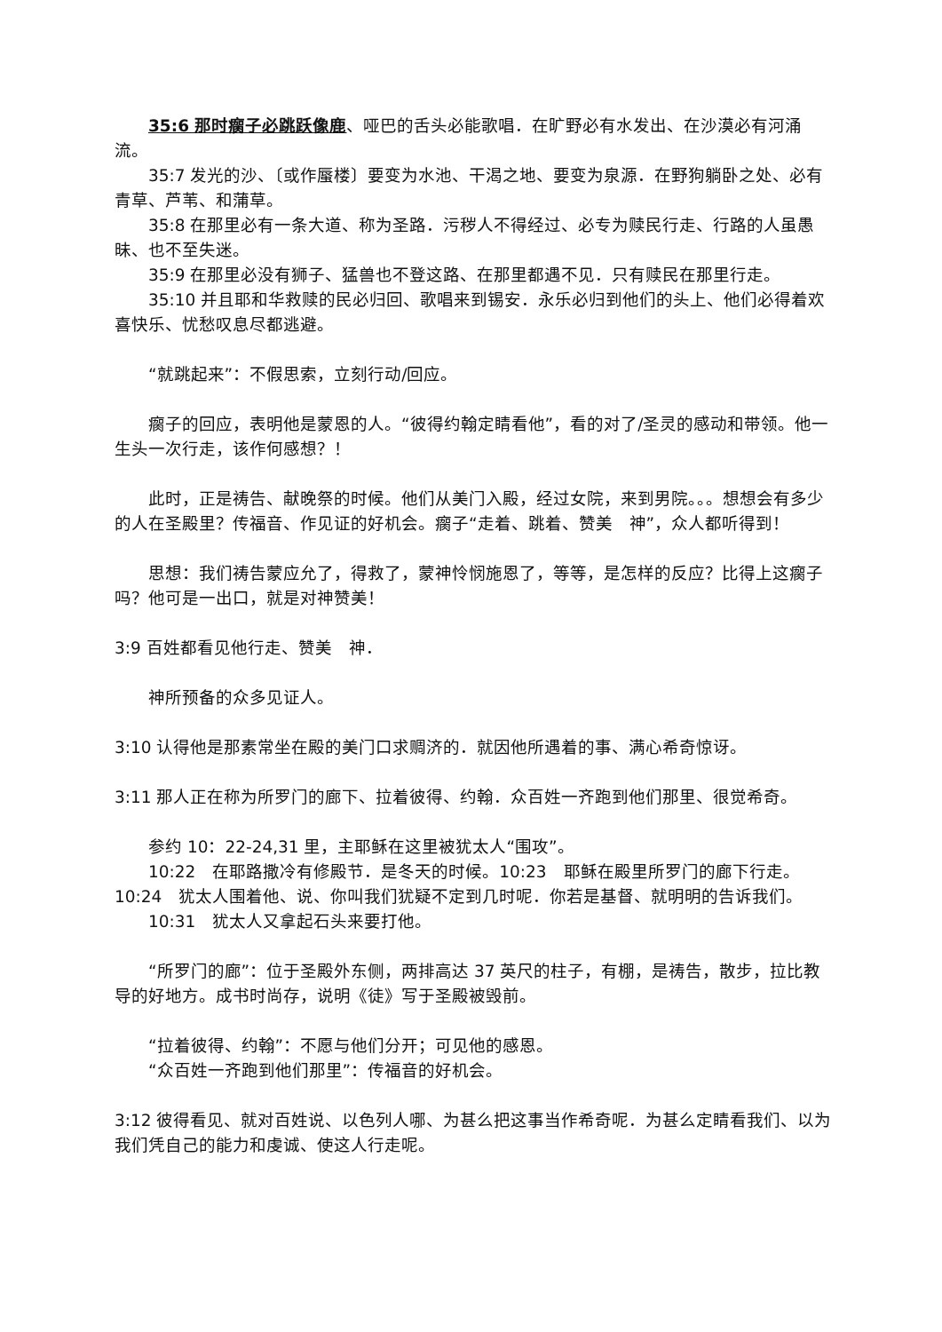35:6 那时瘸子必跳跃像鹿、哑巴的舌头必能歌唱．在旷野必有水发出、在沙漠必有河涌流。
35:7 发光的沙、〔或作蜃楼〕要变为水池、干渴之地、要变为泉源．在野狗躺卧之处、必有青草、芦苇、和蒲草。
35:8 在那里必有一条大道、称为圣路．污秽人不得经过、必专为赎民行走、行路的人虽愚昧、也不至失迷。
35:9 在那里必没有狮子、猛兽也不登这路、在那里都遇不见．只有赎民在那里行走。
35:10 并且耶和华救赎的民必归回、歌唱来到锡安．永乐必归到他们的头上、他们必得着欢喜快乐、忧愁叹息尽都逃避。
“就跳起来”：不假思索，立刻行动/回应。
瘸子的回应，表明他是蒙恩的人。“彼得约翰定睛看他”，看的对了/圣灵的感动和带领。他一生头一次行走，该作何感想？！
此时，正是祷告、献晚祭的时候。他们从美门入殿，经过女院，来到男院。。。想想会有多少的人在圣殿里？传福音、作见证的好机会。瘸子“走着、跳着、赞美　神”，众人都听得到！
思想：我们祷告蒙应允了，得救了，蒙神怜悯施恩了，等等，是怎样的反应？比得上这瘸子吗？他可是一出口，就是对神赞美！
3:9 百姓都看见他行走、赞美　神．
神所预备的众多见证人。
3:10 认得他是那素常坐在殿的美门口求赒济的．就因他所遇着的事、满心希奇惊讶。
3:11 那人正在称为所罗门的廊下、拉着彼得、约翰．众百姓一齐跑到他们那里、很觉希奇。
参约 10：22-24,31 里，主耶稣在这里被犹太人“围攻”。
10:22　在耶路撒冷有修殿节．是冬天的时候。10:23　耶稣在殿里所罗门的廊下行走。10:24　犹太人围着他、说、你叫我们犹疑不定到几时呢．你若是基督、就明明的告诉我们。
10:31　犹太人又拿起石头来要打他。
“所罗门的廊”：位于圣殿外东侧，两排高达 37 英尺的柱子，有棚，是祷告，散步，拉比教导的好地方。成书时尚存，说明《徒》写于圣殿被毁前。
“拉着彼得、约翰”：不愿与他们分开；可见他的感恩。
“众百姓一齐跑到他们那里”：传福音的好机会。
3:12 彼得看见、就对百姓说、以色列人哪、为甚么把这事当作希奇呢．为甚么定睛看我们、以为我们凭自己的能力和虔诚、使这人行走呢。